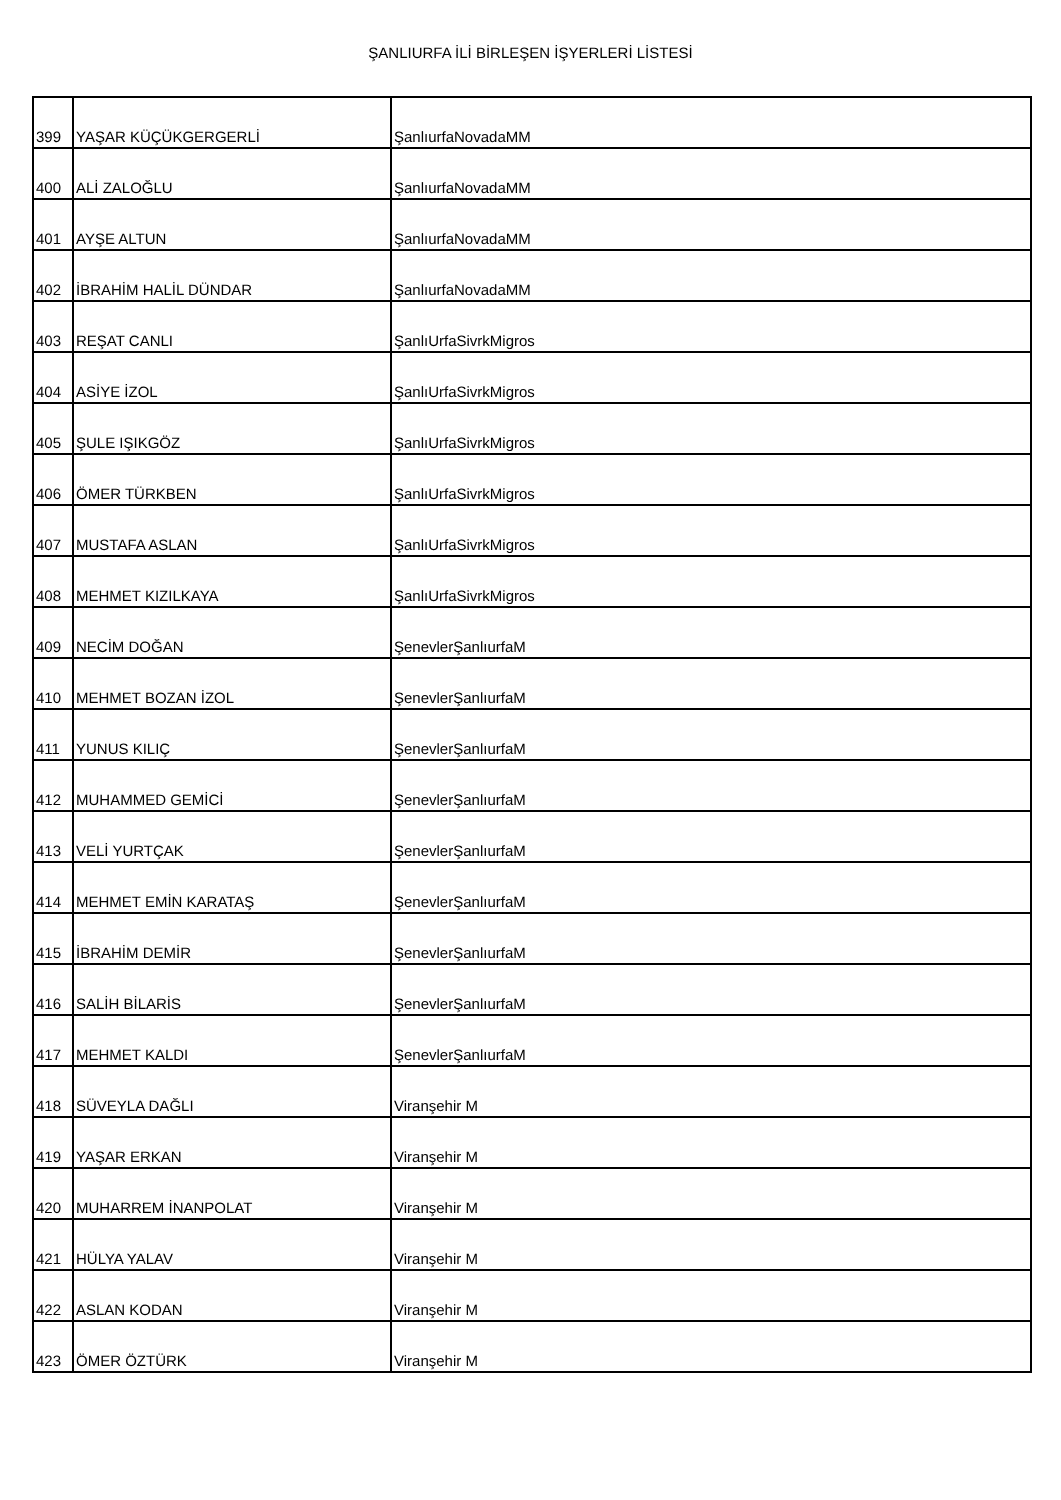ŞANLIURFA İLİ BİRLEŞEN İŞYERLERİ LİSTESİ
| 399 | YAŞAR KÜÇÜKGERGERLİ | ŞanlıurfaNovadaMM |
| 400 | ALİ ZALOĞLU | ŞanlıurfaNovadaMM |
| 401 | AYŞE ALTUN | ŞanlıurfaNovadaMM |
| 402 | İBRAHİM HALİL DÜNDAR | ŞanlıurfaNovadaMM |
| 403 | REŞAT CANLI | ŞanlıUrfaSivrkMigros |
| 404 | ASİYE İZOL | ŞanlıUrfaSivrkMigros |
| 405 | ŞULE IŞIKGÖZ | ŞanlıUrfaSivrkMigros |
| 406 | ÖMER TÜRKBEN | ŞanlıUrfaSivrkMigros |
| 407 | MUSTAFA ASLAN | ŞanlıUrfaSivrkMigros |
| 408 | MEHMET KIZILKAYA | ŞanlıUrfaSivrkMigros |
| 409 | NECİM DOĞAN | ŞenevlerŞanlıurfaM |
| 410 | MEHMET BOZAN İZOL | ŞenevlerŞanlıurfaM |
| 411 | YUNUS KILIÇ | ŞenevlerŞanlıurfaM |
| 412 | MUHAMMED GEMİCİ | ŞenevlerŞanlıurfaM |
| 413 | VELİ YURTÇAK | ŞenevlerŞanlıurfaM |
| 414 | MEHMET EMİN KARATAŞ | ŞenevlerŞanlıurfaM |
| 415 | İBRAHİM DEMİR | ŞenevlerŞanlıurfaM |
| 416 | SALİH BİLARİS | ŞenevlerŞanlıurfaM |
| 417 | MEHMET KALDI | ŞenevlerŞanlıurfaM |
| 418 | SÜVEYLA DAĞLI | Viranşehir M |
| 419 | YAŞAR ERKAN | Viranşehir M |
| 420 | MUHARREM İNANPOLAT | Viranşehir M |
| 421 | HÜLYA YALAV | Viranşehir M |
| 422 | ASLAN KODAN | Viranşehir M |
| 423 | ÖMER ÖZTÜRK | Viranşehir M |